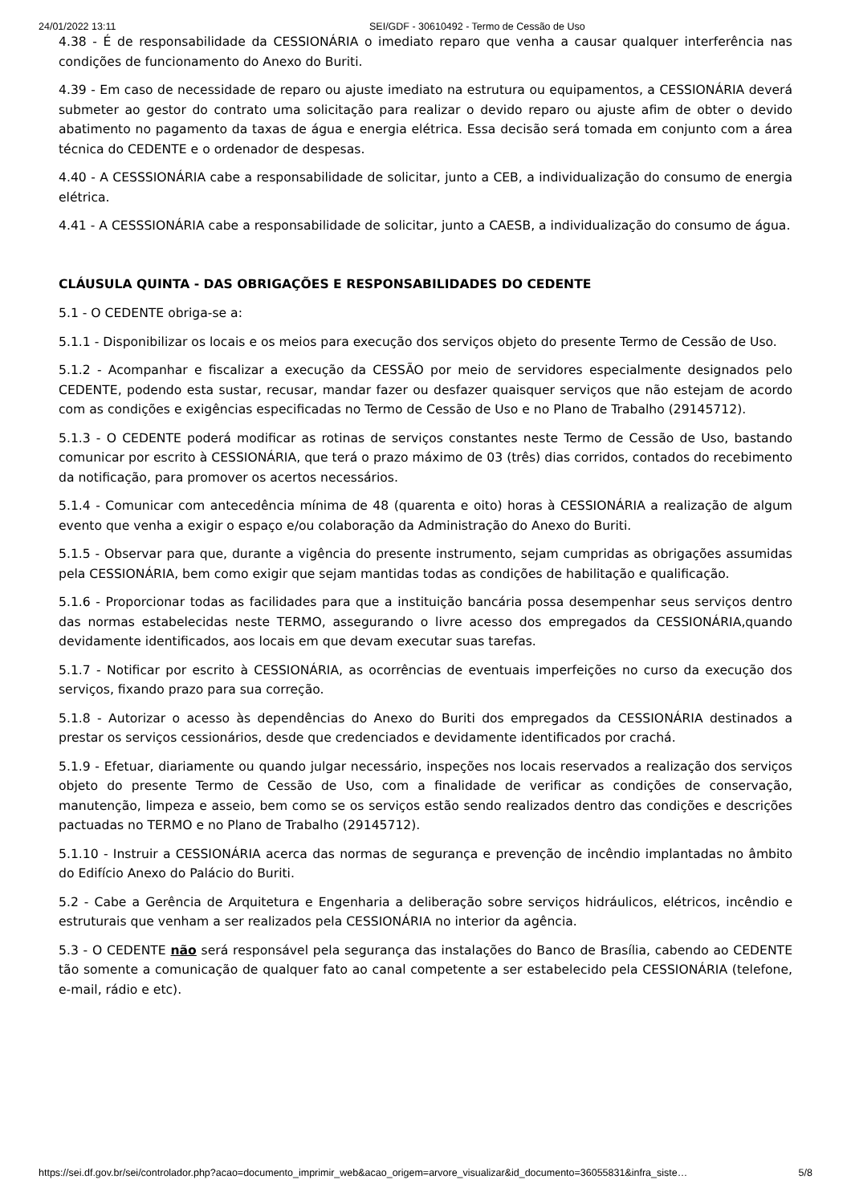24/01/2022 13:11 SEI/GDF - 30610492 - Termo de Cessão de Uso
4.38 - É de responsabilidade da CESSIONÁRIA o imediato reparo que venha a causar qualquer interferência nas condições de funcionamento do Anexo do Buriti.
4.39 - Em caso de necessidade de reparo ou ajuste imediato na estrutura ou equipamentos, a CESSIONÁRIA deverá submeter ao gestor do contrato uma solicitação para realizar o devido reparo ou ajuste afim de obter o devido abatimento no pagamento da taxas de água e energia elétrica. Essa decisão será tomada em conjunto com a área técnica do CEDENTE e o ordenador de despesas.
4.40 - A CESSSIONÁRIA cabe a responsabilidade de solicitar, junto a CEB, a individualização do consumo de energia elétrica.
4.41 - A CESSSIONÁRIA cabe a responsabilidade de solicitar, junto a CAESB, a individualização do consumo de água.
CLÁUSULA QUINTA - DAS OBRIGAÇÕES E RESPONSABILIDADES DO CEDENTE
5.1 - O CEDENTE obriga-se a:
5.1.1 - Disponibilizar os locais e os meios para execução dos serviços objeto do presente Termo de Cessão de Uso.
5.1.2 - Acompanhar e fiscalizar a execução da CESSÃO por meio de servidores especialmente designados pelo CEDENTE, podendo esta sustar, recusar, mandar fazer ou desfazer quaisquer serviços que não estejam de acordo com as condições e exigências especificadas no Termo de Cessão de Uso e no Plano de Trabalho (29145712).
5.1.3 - O CEDENTE poderá modificar as rotinas de serviços constantes neste Termo de Cessão de Uso, bastando comunicar por escrito à CESSIONÁRIA, que terá o prazo máximo de 03 (três) dias corridos, contados do recebimento da notificação, para promover os acertos necessários.
5.1.4 - Comunicar com antecedência mínima de 48 (quarenta e oito) horas à CESSIONÁRIA a realização de algum evento que venha a exigir o espaço e/ou colaboração da Administração do Anexo do Buriti.
5.1.5 - Observar para que, durante a vigência do presente instrumento, sejam cumpridas as obrigações assumidas pela CESSIONÁRIA, bem como exigir que sejam mantidas todas as condições de habilitação e qualificação.
5.1.6 - Proporcionar todas as facilidades para que a instituição bancária possa desempenhar seus serviços dentro das normas estabelecidas neste TERMO, assegurando o livre acesso dos empregados da CESSIONÁRIA,quando devidamente identificados, aos locais em que devam executar suas tarefas.
5.1.7 - Notificar por escrito à CESSIONÁRIA, as ocorrências de eventuais imperfeições no curso da execução dos serviços, fixando prazo para sua correção.
5.1.8 - Autorizar o acesso às dependências do Anexo do Buriti dos empregados da CESSIONÁRIA destinados a prestar os serviços cessionários, desde que credenciados e devidamente identificados por crachá.
5.1.9 - Efetuar, diariamente ou quando julgar necessário, inspeções nos locais reservados a realização dos serviços objeto do presente Termo de Cessão de Uso, com a finalidade de verificar as condições de conservação, manutenção, limpeza e asseio, bem como se os serviços estão sendo realizados dentro das condições e descrições pactuadas no TERMO e no Plano de Trabalho (29145712).
5.1.10 - Instruir a CESSIONÁRIA acerca das normas de segurança e prevenção de incêndio implantadas no âmbito do Edifício Anexo do Palácio do Buriti.
5.2 - Cabe a Gerência de Arquitetura e Engenharia a deliberação sobre serviços hidráulicos, elétricos, incêndio e estruturais que venham a ser realizados pela CESSIONÁRIA no interior da agência.
5.3 - O CEDENTE não será responsável pela segurança das instalações do Banco de Brasília, cabendo ao CEDENTE tão somente a comunicação de qualquer fato ao canal competente a ser estabelecido pela CESSIONÁRIA (telefone, e-mail, rádio e etc).
https://sei.df.gov.br/sei/controlador.php?acao=documento_imprimir_web&acao_origem=arvore_visualizar&id_documento=36055831&infra_siste… 5/8